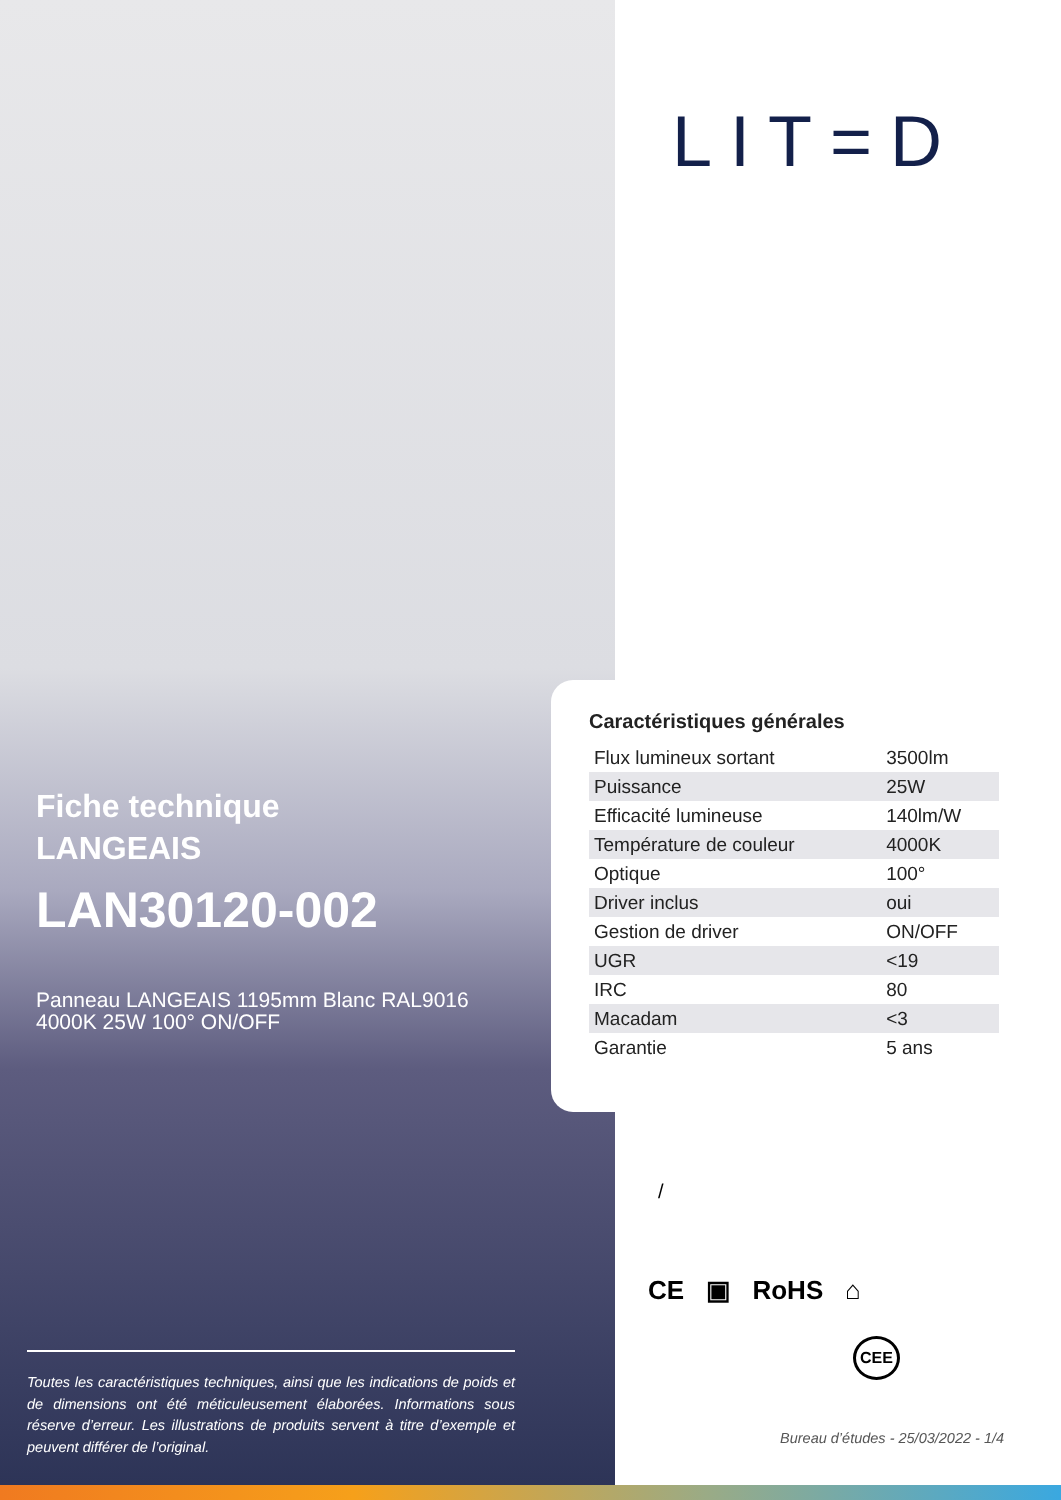LIT=D
Fiche technique
LANGEAIS
LAN30120-002
Panneau LANGEAIS 1195mm Blanc RAL9016 4000K 25W 100° ON/OFF
Caractéristiques générales
| Flux lumineux sortant | 3500lm |
| Puissance | 25W |
| Efficacité lumineuse | 140lm/W |
| Température de couleur | 4000K |
| Optique | 100° |
| Driver inclus | oui |
| Gestion de driver | ON/OFF |
| UGR | <19 |
| IRC | 80 |
| Macadam | <3 |
| Garantie | 5 ans |
/
CE ▣ RoHS ⌂
CEE
Toutes les caractéristiques techniques, ainsi que les indications de poids et de dimensions ont été méticuleusement élaborées. Informations sous réserve d’erreur. Les illustrations de produits servent à titre d’exemple et peuvent différer de l’original.
Bureau d’études - 25/03/2022 - 1/4